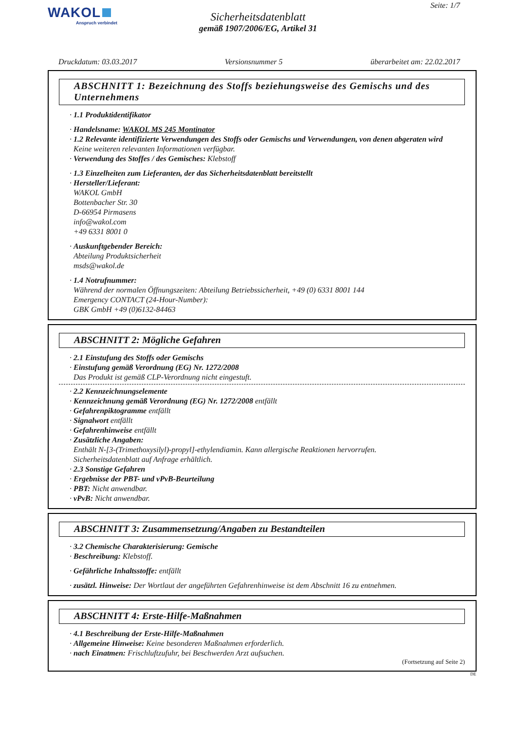WAKOL
Anspruch verbindet
Seite: 1/7
Sicherheitsdatenblatt
gemäß 1907/2006/EG, Artikel 31
Druckdatum: 03.03.2017 Versionsnummer 5 überarbeitet am: 22.02.2017
ABSCHNITT 1: Bezeichnung des Stoffs beziehungsweise des Gemischs und des Unternehmens
· 1.1 Produktidentifikator
· Handelsname: WAKOL MS 245 Montinator
· 1.2 Relevante identifizierte Verwendungen des Stoffs oder Gemischs und Verwendungen, von denen abgeraten wird
Keine weiteren relevanten Informationen verfügbar.
· Verwendung des Stoffes / des Gemisches: Klebstoff
· 1.3 Einzelheiten zum Lieferanten, der das Sicherheitsdatenblatt bereitstellt
· Hersteller/Lieferant:
WAKOL GmbH
Bottenbacher Str. 30
D-66954 Pirmasens
info@wakol.com
+49 6331 8001 0
· Auskunftgebender Bereich:
Abteilung Produktsicherheit
msds@wakol.de
· 1.4 Notrufnummer:
Während der normalen Öffnungszeiten: Abteilung Betriebssicherheit, +49 (0) 6331 8001 144
Emergency CONTACT (24-Hour-Number):
GBK GmbH +49 (0)6132-84463
ABSCHNITT 2: Mögliche Gefahren
· 2.1 Einstufung des Stoffs oder Gemischs
· Einstufung gemäß Verordnung (EG) Nr. 1272/2008
Das Produkt ist gemäß CLP-Verordnung nicht eingestuft.
· 2.2 Kennzeichnungselemente
· Kennzeichnung gemäß Verordnung (EG) Nr. 1272/2008 entfällt
· Gefahrenpiktogramme entfällt
· Signalwort entfällt
· Gefahrenhinweise entfällt
· Zusätzliche Angaben:
Enthält N-[3-(Trimethoxysilyl)-propyl]-ethylendiamin. Kann allergische Reaktionen hervorrufen.
Sicherheitsdatenblatt auf Anfrage erhältlich.
· 2.3 Sonstige Gefahren
· Ergebnisse der PBT- und vPvB-Beurteilung
· PBT: Nicht anwendbar.
· vPvB: Nicht anwendbar.
ABSCHNITT 3: Zusammensetzung/Angaben zu Bestandteilen
· 3.2 Chemische Charakterisierung: Gemische
· Beschreibung: Klebstoff.
· Gefährliche Inhaltsstoffe: entfällt
· zusätzl. Hinweise: Der Wortlaut der angeführten Gefahrenhinweise ist dem Abschnitt 16 zu entnehmen.
ABSCHNITT 4: Erste-Hilfe-Maßnahmen
· 4.1 Beschreibung der Erste-Hilfe-Maßnahmen
· Allgemeine Hinweise: Keine besonderen Maßnahmen erforderlich.
· nach Einatmen: Frischluftzufuhr, bei Beschwerden Arzt aufsuchen.
(Fortsetzung auf Seite 2)
DE